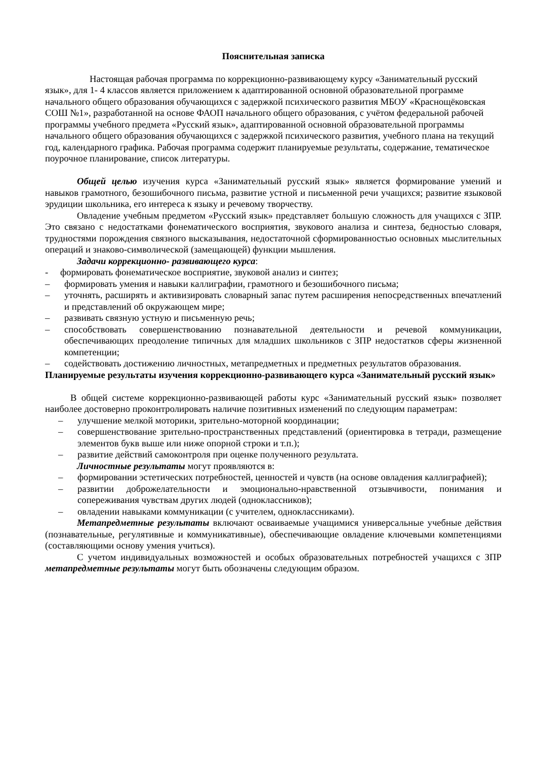Пояснительная записка
Настоящая рабочая программа по коррекционно-развивающему курсу «Занимательный русский язык», для 1- 4 классов является приложением к адаптированной основной образовательной программе начального общего образования обучающихся с задержкой психического развития МБОУ «Краснощёковская СОШ №1», разработанной на основе ФАОП начального общего образования, с учётом федеральной рабочей программы учебного предмета «Русский язык», адаптированной основной образовательной программы начального общего образования обучающихся с задержкой психического развития, учебного плана на текущий год, календарного графика. Рабочая программа содержит планируемые результаты, содержание, тематическое поурочное планирование, список литературы.
Общей целью изучения курса «Занимательный русский язык» является формирование умений и навыков грамотного, безошибочного письма, развитие устной и письменной речи учащихся; развитие языковой эрудиции школьника, его интереса к языку и речевому творчеству.
Овладение учебным предметом «Русский язык» представляет большую сложность для учащихся с ЗПР. Это связано с недостатками фонематического восприятия, звукового анализа и синтеза, бедностью словаря, трудностями порождения связного высказывания, недостаточной сформированностью основных мыслительных операций и знаково-символической (замещающей) функции мышления.
Задачи коррекционно- развивающего курса:
- формировать фонематическое восприятие, звуковой анализ и синтез;
– формировать умения и навыки каллиграфии, грамотного и безошибочного письма;
– уточнять, расширять и активизировать словарный запас путем расширения непосредственных впечатлений и представлений об окружающем мире;
– развивать связную устную и письменную речь;
– способствовать совершенствованию познавательной деятельности и речевой коммуникации, обеспечивающих преодоление типичных для младших школьников с ЗПР недостатков сферы жизненной компетенции;
– содействовать достижению личностных, метапредметных и предметных результатов образования.
Планируемые результаты изучения коррекционно-развивающего курса «Занимательный русский язык»
В общей системе коррекционно-развивающей работы курс «Занимательный русский язык» позволяет наиболее достоверно проконтролировать наличие позитивных изменений по следующим параметрам:
– улучшение мелкой моторики, зрительно-моторной координации;
– совершенствование зрительно-пространственных представлений (ориентировка в тетради, размещение элементов букв выше или ниже опорной строки и т.п.);
– развитие действий самоконтроля при оценке полученного результата.
Личностные результаты могут проявляются в:
– формировании эстетических потребностей, ценностей и чувств (на основе овладения каллиграфией);
– развитии доброжелательности и эмоционально-нравственной отзывчивости, понимания и сопереживания чувствам других людей (одноклассников);
– овладении навыками коммуникации (с учителем, одноклассниками).
Метапредметные результаты включают осваиваемые учащимися универсальные учебные действия (познавательные, регулятивные и коммуникативные), обеспечивающие овладение ключевыми компетенциями (составляющими основу умения учиться).
С учетом индивидуальных возможностей и особых образовательных потребностей учащихся с ЗПР метапредметные результаты могут быть обозначены следующим образом.